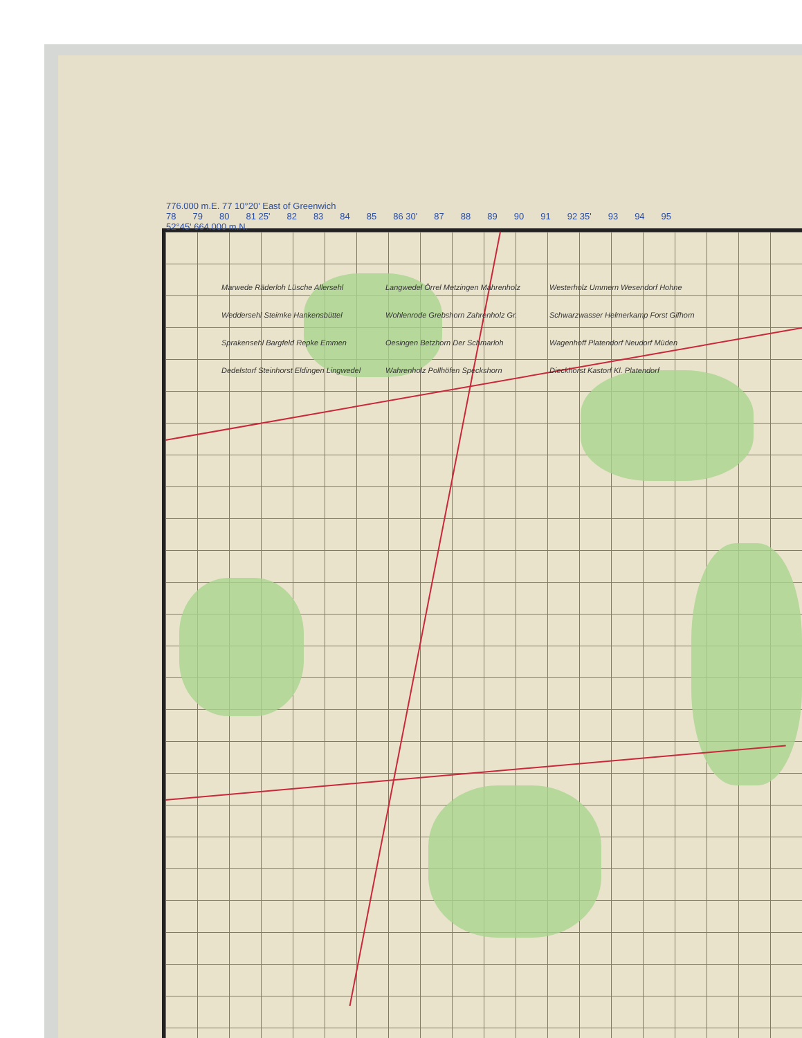776.000 m.E. 77 10°20' East of Greenwich
78 79 80 81 25' 82 83 84 85 86 30' 87 88 89 90 91 92 35' 93 94 95
52°45' 664.000 m.N.
Marwede Räderloh Lüsche Allersehl Weddersehl Steimke Hankensbüttel Sprakensehl Bargfeld Repke Emmen Dedelstorf Steinhorst Eldingen Lingwedel Langwedel Örrel Metzingen Mahrenholz Wohlenrode Grebshorn Zahrenholz Gr. Oesingen Betzhorn Der Schmarloh Wahrenholz Pollhöfen Speckshorn Westerholz Ummern Wesendorf Hohne Schwarzwasser Helmerkamp Forst Gifhorn Wagenhoff Platendorf Neudorf Müden Dieckhorst Kastorf Kl. Platendorf